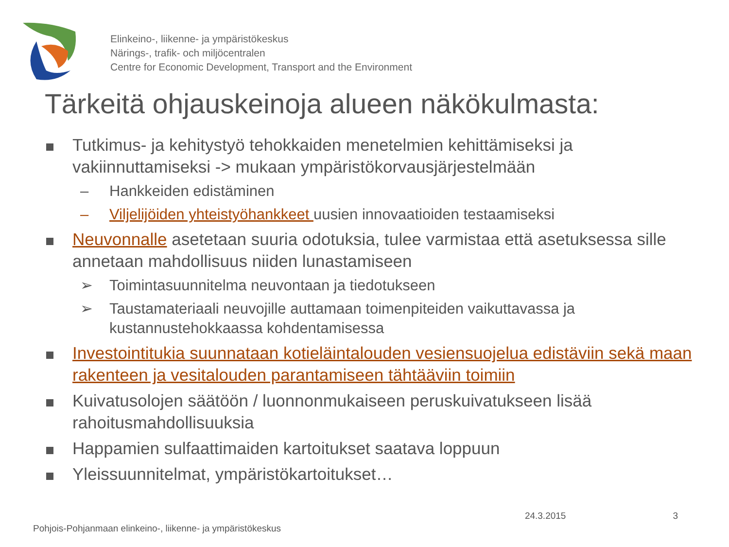Elinkeino-, liikenne- ja ympäristökeskus
Närings-, trafik- och miljöcentralen
Centre for Economic Development, Transport and the Environment
Tärkeitä ohjauskeinoja alueen näkökulmasta:
Tutkimus- ja kehitystyö tehokkaiden menetelmien kehittämiseksi ja vakiinnuttamiseksi -> mukaan ympäristökorvausjärjestelmään
– Hankkeiden edistäminen
– Viljelijöiden yhteistyöhankkeet uusien innovaatioiden testaamiseksi
Neuvonnalle asetetaan suuria odotuksia, tulee varmistaa että asetuksessa sille annetaan mahdollisuus niiden lunastamiseen
➢ Toimintasuunnitelma neuvontaan ja tiedotukseen
➢ Taustamateriaali neuvojille auttamaan toimenpiteiden vaikuttavassa ja kustannustehokkaassa kohdentamisessa
Investointitukia suunnataan kotieläintalouden vesiensuojelua edistäviin sekä maan rakenteen ja vesitalouden parantamiseen tähtääviin toimiin
Kuivatusolojen säätöön / luonnonmukaiseen peruskuivatukseen lisää rahoitusmahdollisuuksia
Happamien sulfaattimaiden kartoitukset saatava loppuun
Yleissuunnitelmat, ympäristökartoitukset…
24.3.2015 3
Pohjois-Pohjanmaan elinkeino-, liikenne- ja ympäristökeskus